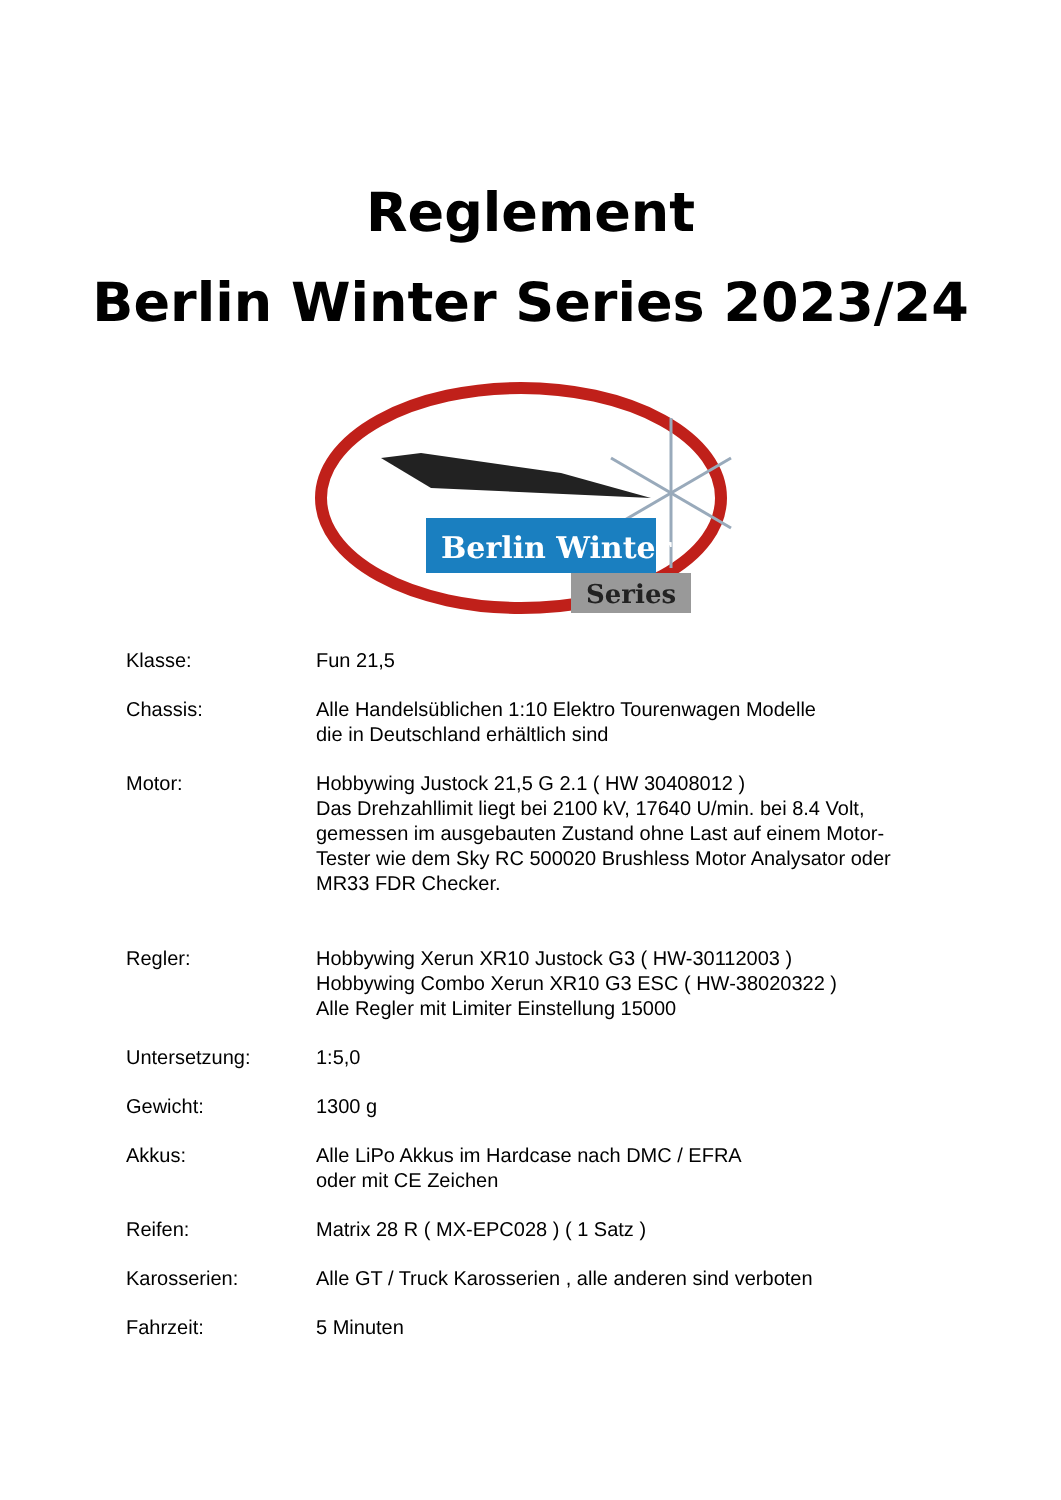Reglement
Berlin Winter Series 2023/24
Berlin Winter
Series
Klasse: Fun 21,5
Chassis: Alle Handelsüblichen 1:10 Elektro Tourenwagen Modelle
die in Deutschland erhältlich sind
Motor: Hobbywing Justock 21,5 G 2.1 ( HW 30408012 )
Das Drehzahllimit liegt bei 2100 kV, 17640 U/min. bei 8.4 Volt,
gemessen im ausgebauten Zustand ohne Last auf einem Motor-
Tester wie dem Sky RC 500020 Brushless Motor Analysator oder
MR33 FDR Checker.
Regler: Hobbywing Xerun XR10 Justock G3 ( HW-30112003 )
Hobbywing Combo Xerun XR10 G3 ESC ( HW-38020322 )
Alle Regler mit Limiter Einstellung 15000
Untersetzung: 1:5,0
Gewicht: 1300 g
Akkus: Alle LiPo Akkus im Hardcase nach DMC / EFRA
oder mit CE Zeichen
Reifen: Matrix 28 R ( MX-EPC028 ) ( 1 Satz )
Karosserien: Alle GT / Truck Karosserien , alle anderen sind verboten
Fahrzeit: 5 Minuten